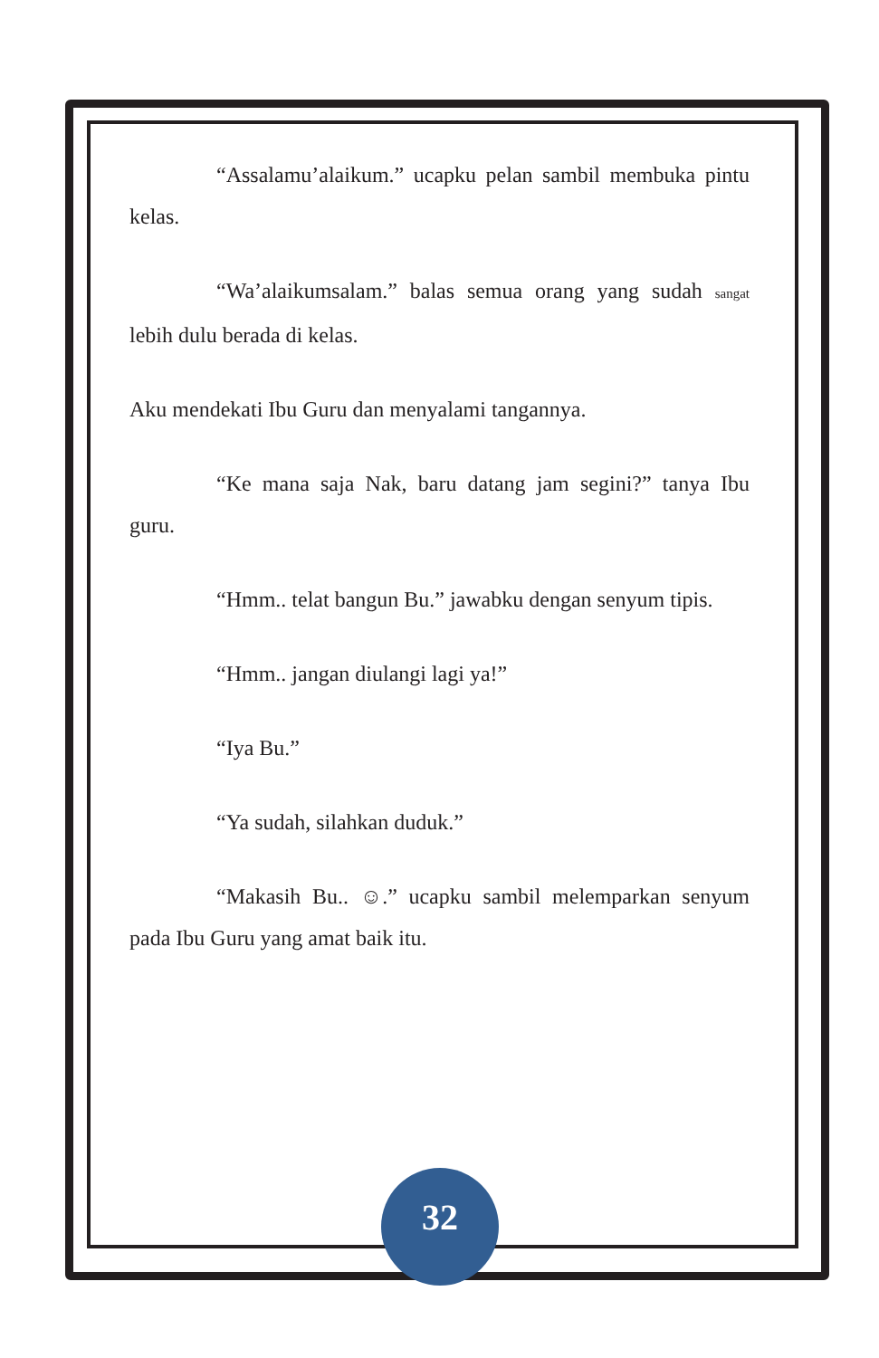“Assalamu’alaikum.” ucapku pelan sambil membuka pintu kelas.
“Wa’alaikumsalam.” balas semua orang yang sudah sangat lebih dulu berada di kelas.
Aku mendekati Ibu Guru dan menyalami tangannya.
“Ke mana saja Nak, baru datang jam segini?” tanya Ibu guru.
“Hmm.. telat bangun Bu.” jawabku dengan senyum tipis.
“Hmm.. jangan diulangi lagi ya!”
“Iya Bu.”
“Ya sudah, silahkan duduk.”
“Makasih Bu.. ☺.” ucapku sambil melemparkan senyum pada Ibu Guru yang amat baik itu.
32